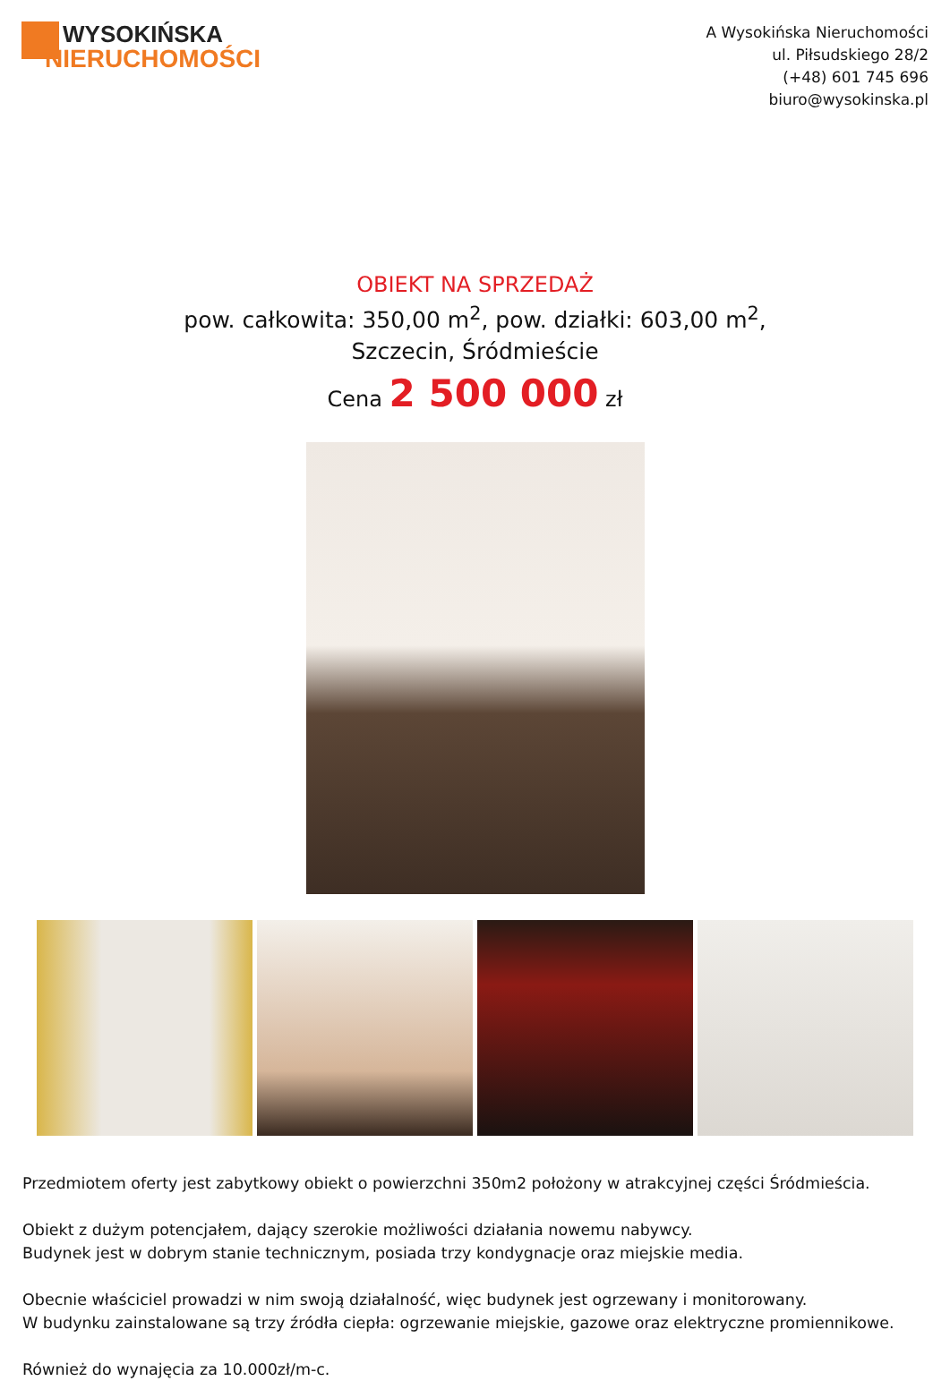WYSOKIŃSKA
NIERUCHOMOŚCI
A Wysokińska Nieruchomości
ul. Piłsudskiego 28/2
(+48) 601 745 696
biuro@wysokinska.pl
OBIEKT NA SPRZEDAŻ
pow. całkowita: 350,00 m<sup>2</sup>, pow. działki: 603,00 m<sup>2</sup>,
Szczecin, Śródmieście
Cena 2 500 000 zł
Przedmiotem oferty jest zabytkowy obiekt o powierzchni 350m2 położony w atrakcyjnej części Śródmieścia.
Obiekt z dużym potencjałem, dający szerokie możliwości działania nowemu nabywcy.
Budynek jest w dobrym stanie technicznym, posiada trzy kondygnacje oraz miejskie media.
Obecnie właściciel prowadzi w nim swoją działalność, więc budynek jest ogrzewany i monitorowany.
W budynku zainstalowane są trzy źródła ciepła: ogrzewanie miejskie, gazowe oraz elektryczne promiennikowe.
Również do wynajęcia za 10.000zł/m-c.